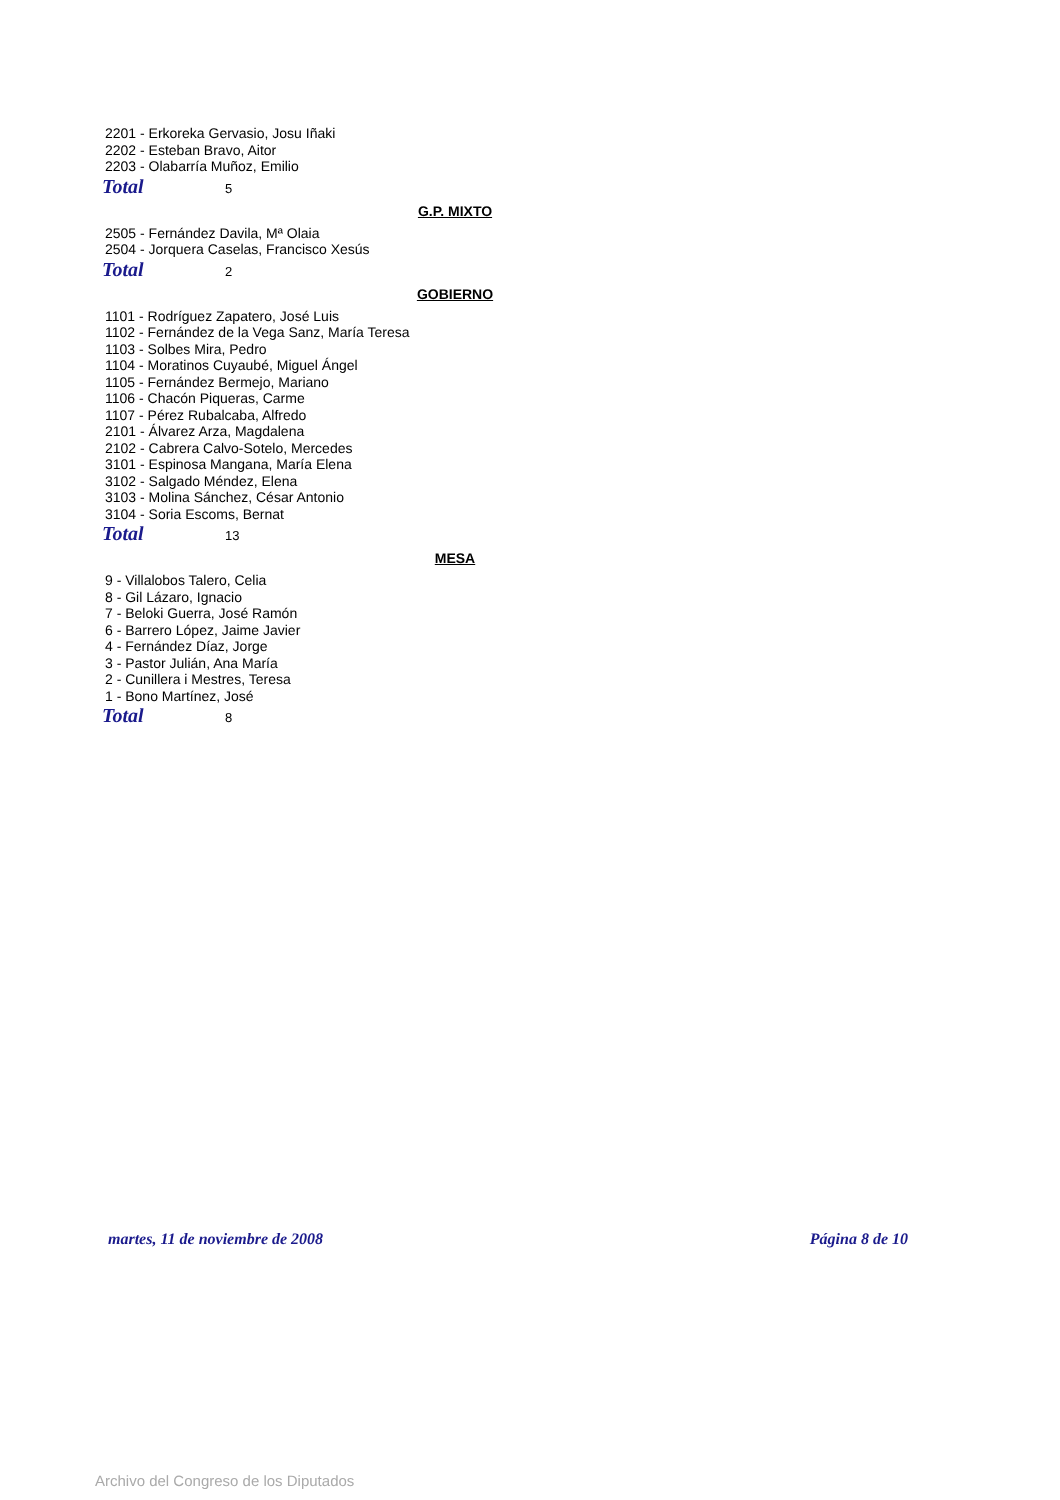2201 - Erkoreka Gervasio, Josu Iñaki
2202 - Esteban Bravo, Aitor
2203 - Olabarría Muñoz, Emilio
Total 5
G.P. MIXTO
2505 - Fernández Davila, Mª Olaia
2504 - Jorquera Caselas, Francisco Xesús
Total 2
GOBIERNO
1101 - Rodríguez Zapatero, José Luis
1102 - Fernández de la Vega Sanz, María Teresa
1103 - Solbes Mira, Pedro
1104 - Moratinos Cuyaubé, Miguel Ángel
1105 - Fernández Bermejo, Mariano
1106 - Chacón Piqueras, Carme
1107 - Pérez Rubalcaba, Alfredo
2101 - Álvarez Arza, Magdalena
2102 - Cabrera Calvo-Sotelo, Mercedes
3101 - Espinosa Mangana, María Elena
3102 - Salgado Méndez, Elena
3103 - Molina Sánchez, César Antonio
3104 - Soria Escoms, Bernat
Total 13
MESA
9 - Villalobos Talero, Celia
8 - Gil Lázaro, Ignacio
7 - Beloki Guerra, José Ramón
6 - Barrero López, Jaime Javier
4 - Fernández Díaz, Jorge
3 - Pastor Julián, Ana María
2 - Cunillera i Mestres, Teresa
1 - Bono Martínez, José
Total 8
martes, 11 de noviembre de 2008 Página 8 de 10
Archivo del Congreso de los Diputados